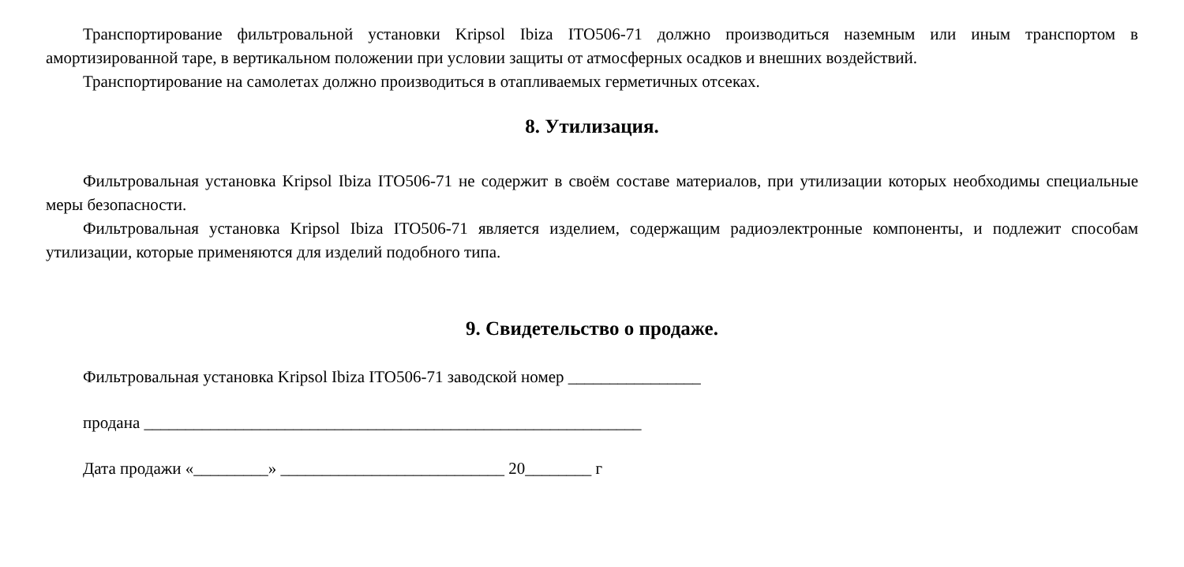Транспортирование фильтровальной установки Kripsol Ibiza ITO506-71 должно производиться наземным или иным транспортом в амортизированной таре, в вертикальном положении при условии защиты от атмосферных осадков и внешних воздействий.
Транспортирование на самолетах должно производиться в отапливаемых герметичных отсеках.
8. Утилизация.
Фильтровальная установка Kripsol Ibiza ITO506-71 не содержит в своём составе материалов, при утилизации которых необходимы специальные меры безопасности.
Фильтровальная установка Kripsol Ibiza ITO506-71 является изделием, содержащим радиоэлектронные компоненты, и подлежит способам утилизации, которые применяются для изделий подобного типа.
9. Свидетельство о продаже.
Фильтровальная установка Kripsol Ibiza ITO506-71 заводской номер ________________
продана ____________________________________________________________
Дата продажи «_________» ___________________________ 20________ г